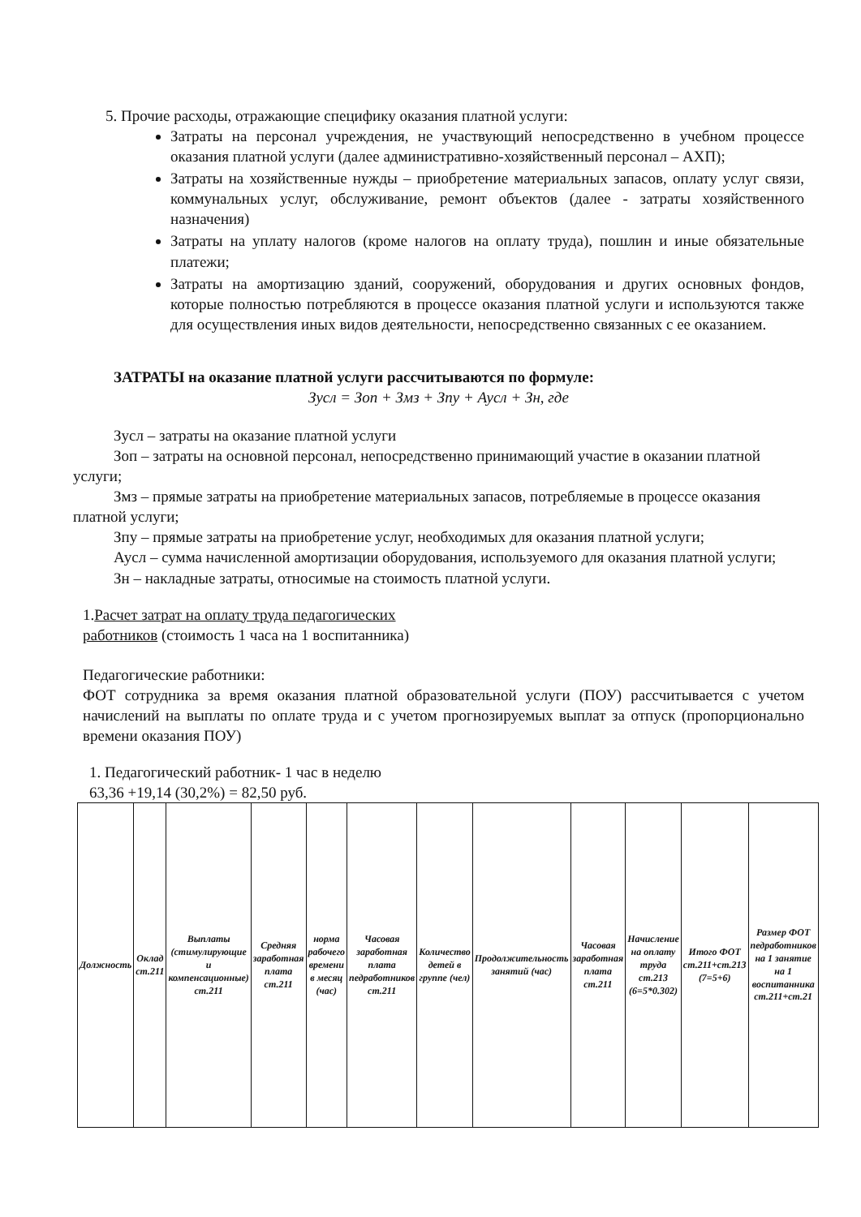5. Прочие расходы, отражающие специфику оказания платной услуги:
Затраты на персонал учреждения, не участвующий непосредственно в учебном процессе оказания платной услуги (далее административно-хозяйственный персонал – АХП);
Затраты на хозяйственные нужды – приобретение материальных запасов, оплату услуг связи, коммунальных услуг, обслуживание, ремонт объектов (далее - затраты хозяйственного назначения)
Затраты на уплату налогов (кроме налогов на оплату труда), пошлин и иные обязательные платежи;
Затраты на амортизацию зданий, сооружений, оборудования и других основных фондов, которые полностью потребляются в процессе оказания платной услуги и используются также для осуществления иных видов деятельности, непосредственно связанных с ее оказанием.
ЗАТРАТЫ на оказание платной услуги рассчитываются по формуле:
Зусл = Зоп + Змз + Зпу + Аусл + Зн, где
Зусл – затраты на оказание платной услуги
Зоп – затраты на основной персонал, непосредственно принимающий участие в оказании платной услуги;
Змз – прямые затраты на приобретение материальных запасов, потребляемые в процессе оказания платной услуги;
Зпу – прямые затраты на приобретение услуг, необходимых для оказания платной услуги;
Аусл – сумма начисленной амортизации оборудования, используемого для оказания платной услуги;
Зн – накладные затраты, относимые на стоимость платной услуги.
1.Расчет затрат на оплату труда педагогических
работников (стоимость 1 часа на 1 воспитанника)
Педагогические работники:
ФОТ сотрудника за время оказания платной образовательной услуги (ПОУ) рассчитывается с учетом начислений на выплаты по оплате труда и с учетом прогнозируемых выплат за отпуск (пропорционально времени оказания ПОУ)
1. Педагогический работник- 1 час в неделю
63,36 +19,14 (30,2%) = 82,50 руб.
| Должность | Оклад ст.211 | Выплаты (стимулирующие и компенсационные) ст.211 | Средняя заработная плата ст.211 | норма рабочего времени в месяц (час) | Часовая заработная плата педработников ст.211 | Количество детей в группе (чел) | Продолжительность занятий (час) | Часовая заработная плата ст.211 | Начисление на оплату труда ст.213 (6=5*0.302) | Итого ФОТ ст.211+ст.213 (7=5+6) | Размер ФОТ педработников на 1 занятие на 1 воспитанника ст.211+ст.21 |